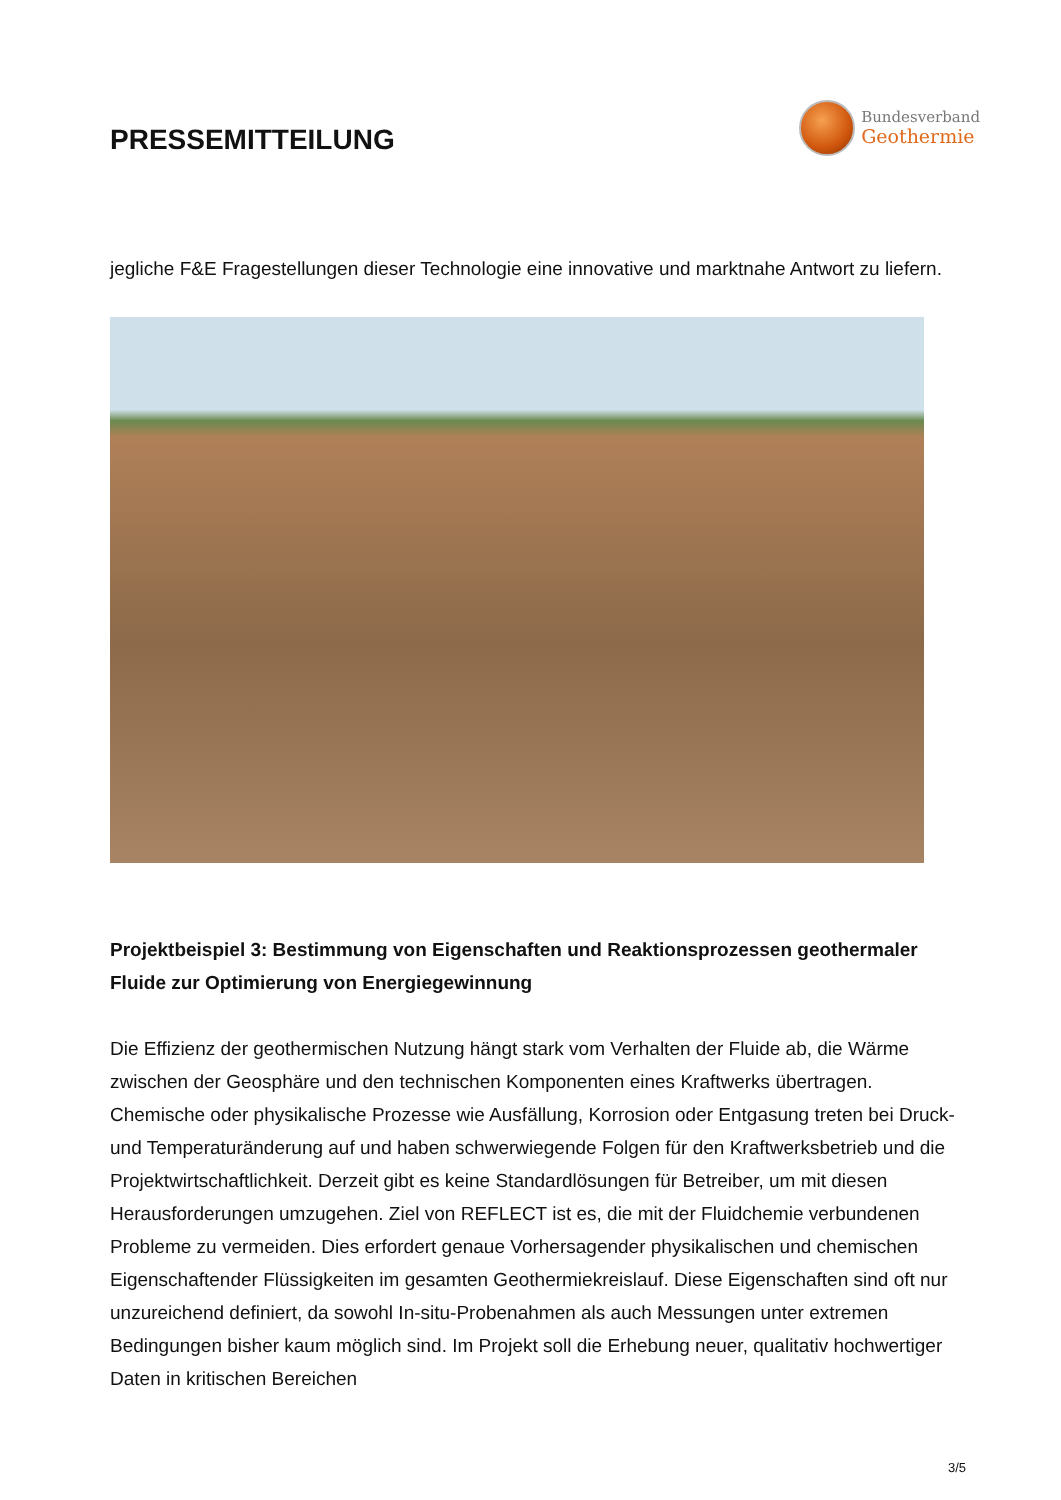PRESSEMITTEILUNG
Bundesverband
Geothermie
jegliche F&E Fragestellungen dieser Technologie eine innovative und marktnahe Antwort zu liefern.
Projektbeispiel 3: Bestimmung von Eigenschaften und Reaktionsprozessen geothermaler Fluide zur Optimierung von Energiegewinnung
Die Effizienz der geothermischen Nutzung hängt stark vom Verhalten der Fluide ab, die Wärme zwischen der Geosphäre und den technischen Komponenten eines Kraftwerks übertragen. Chemische oder physikalische Prozesse wie Ausfällung, Korrosion oder Entgasung treten bei Druck- und Temperaturänderung auf und haben schwerwiegende Folgen für den Kraftwerksbetrieb und die Projektwirtschaftlichkeit. Derzeit gibt es keine Standardlösungen für Betreiber, um mit diesen Herausforderungen umzugehen. Ziel von REFLECT ist es, die mit der Fluidchemie verbundenen Probleme zu vermeiden. Dies erfordert genaue Vorhersagender physikalischen und chemischen Eigenschaftender Flüssigkeiten im gesamten Geothermiekreislauf. Diese Eigenschaften sind oft nur unzureichend definiert, da sowohl In-situ-Probenahmen als auch Messungen unter extremen Bedingungen bisher kaum möglich sind. Im Projekt soll die Erhebung neuer, qualitativ hochwertiger Daten in kritischen Bereichen
3/5